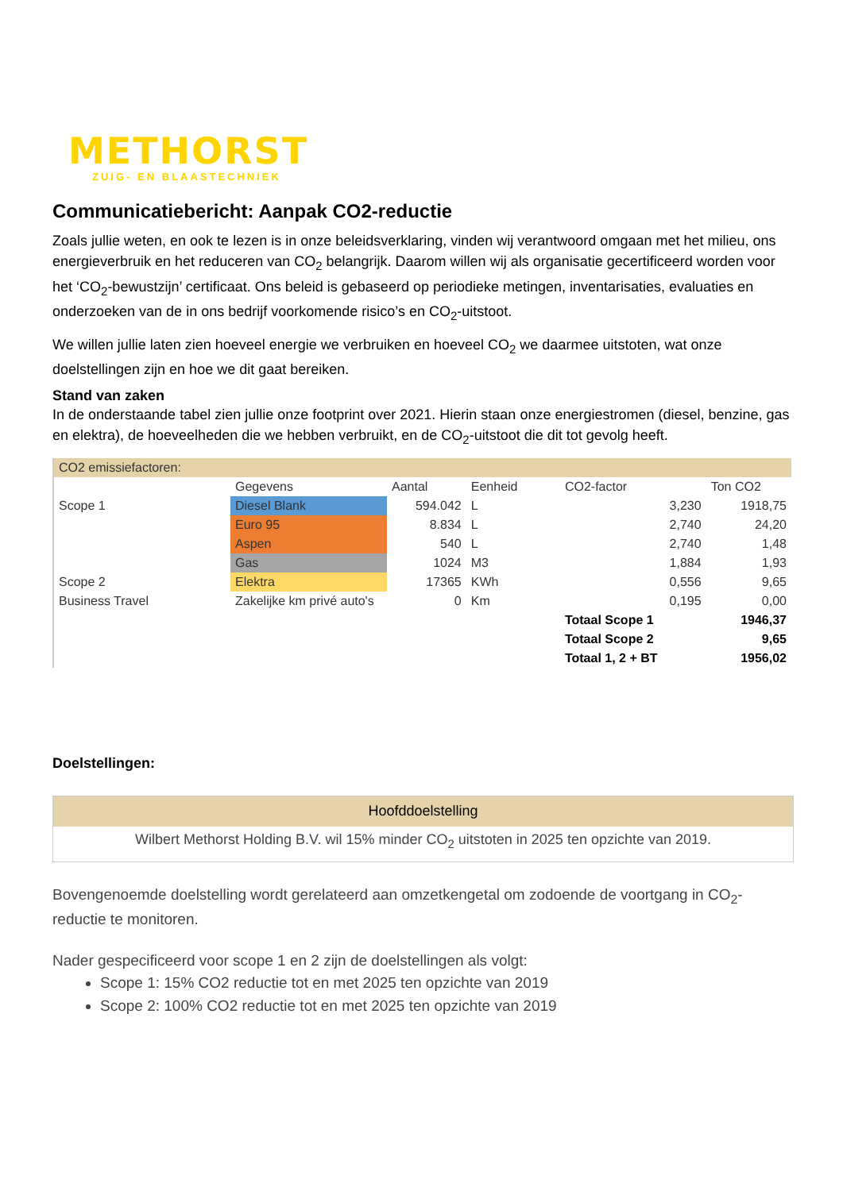METHORST
ZUIG- EN BLAASTECHNIEK
Communicatiebericht: Aanpak CO2-reductie
Zoals jullie weten, en ook te lezen is in onze beleidsverklaring, vinden wij verantwoord omgaan met het milieu, ons energieverbruik en het reduceren van CO<sub>2</sub> belangrijk. Daarom willen wij als organisatie gecertificeerd worden voor het ‘CO<sub>2</sub>-bewustzijn’ certificaat. Ons beleid is gebaseerd op periodieke metingen, inventarisaties, evaluaties en onderzoeken van de in ons bedrijf voorkomende risico’s en CO<sub>2</sub>-uitstoot.
We willen jullie laten zien hoeveel energie we verbruiken en hoeveel CO<sub>2</sub> we daarmee uitstoten, wat onze doelstellingen zijn en hoe we dit gaat bereiken.
Stand van zaken
In de onderstaande tabel zien jullie onze footprint over 2021. Hierin staan onze energiestromen (diesel, benzine, gas en elektra), de hoeveelheden die we hebben verbruikt, en de CO<sub>2</sub>-uitstoot die dit tot gevolg heeft.
| CO2 emissiefactoren: | | | | | | |
| | Gegevens | Aantal | Eenheid | | CO2-factor | Ton CO2 |
| Scope 1 | Diesel Blank | 594.042 | L | | 3,230 | 1918,75 |
| | Euro 95 | 8.834 | L | | 2,740 | 24,20 |
| | Aspen | 540 | L | | 2,740 | 1,48 |
| | Gas | 1024 | M3 | | 1,884 | 1,93 |
| Scope 2 | Elektra | 17365 | KWh | | 0,556 | 9,65 |
| Business Travel | Zakelijke km privé auto's | 0 | Km | | 0,195 | 0,00 |
| | | | | | Totaal Scope 1 | 1946,37 |
| | | | | | Totaal Scope 2 | 9,65 |
| | | | | | Totaal 1, 2 + BT | 1956,02 |
Doelstellingen:
| Hoofddoelstelling |
| --- |
| Wilbert Methorst Holding B.V. wil 15% minder CO<sub>2</sub> uitstoten in 2025 ten opzichte van 2019. |
Bovengenoemde doelstelling wordt gerelateerd aan omzetkengetal om zodoende de voortgang in CO<sub>2</sub>-reductie te monitoren.
Nader gespecificeerd voor scope 1 en 2 zijn de doelstellingen als volgt:
Scope 1: 15% CO2 reductie tot en met 2025 ten opzichte van 2019
Scope 2: 100% CO2 reductie tot en met 2025 ten opzichte van 2019